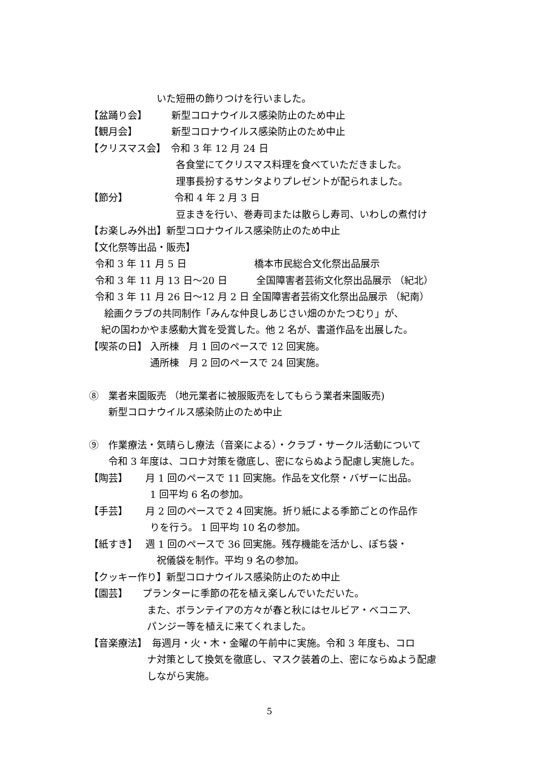いた短冊の飾りつけを行いました。
【盆踊り会】　　　新型コロナウイルス感染防止のため中止
【観月会】　　　　新型コロナウイルス感染防止のため中止
【クリスマス会】　令和 3 年 12 月 24 日
　　　　　　　　　各食堂にてクリスマス料理を食べていただきました。
　　　　　　　　　理事長扮するサンタよりプレゼントが配られました。
【節分】　　　　　 令和 4 年 2 月 3 日
　　　　　　　　　豆まきを行い、巻寿司または散らし寿司、いわしの煮付け
【お楽しみ外出】新型コロナウイルス感染防止のため中止
【文化祭等出品・販売】
令和 3 年 11 月 5 日　　　　　　　橋本市民総合文化祭出品展示
令和 3 年 11 月 13 日～20 日　　　全国障害者芸術文化祭出品展示 （紀北）
令和 3 年 11 月 26 日～12 月 2 日 全国障害者芸術文化祭出品展示 （紀南）
絵画クラブの共同制作「みんな仲良しあじさい畑のかたつむり」が、
紀の国わかやま感動大賞を受賞した。他 2 名が、書道作品を出展した。
【喫茶の日】 入所棟　月 1 回のペースで 12 回実施。
　　　　　　 通所棟　月 2 回のペースで 24 回実施。
⑧　業者来園販売 （地元業者に被服販売をしてもらう業者来園販売)
　　新型コロナウイルス感染防止のため中止
⑨　作業療法・気晴らし療法（音楽による）・クラブ・サークル活動について
　　令和 3 年度は、コロナ対策を徹底し、密にならぬよう配慮し実施した。
【陶芸】　　 月 1 回のペースで 11 回実施。作品を文化祭・バザーに出品。
　　　　　　 1 回平均 6 名の参加。
【手芸】　　 月 2 回のペースで２４回実施。折り紙による季節ごとの作品作
　　　　　　 りを行う。 1 回平均 10 名の参加。
【紙すき】　 週 1 回のペースで 36 回実施。残存機能を活かし、ぽち袋・
　　　　　　　祝儀袋を制作。平均 9 名の参加。
【クッキー作り】新型コロナウイルス感染防止のため中止
【園芸】　　プランターに季節の花を植え楽しんでいただいた。
　　　　　　また、ボランテイアの方々が春と秋にはセルビア・ベコニア、
　　　　　　パンジー等を植えに来てくれました。
【音楽療法】　毎週月・火・木・金曜の午前中に実施。令和 3 年度も、コロ
　　　　　　ナ対策として換気を徹底し、マスク装着の上、密にならぬよう配慮
　　　　　　しながら実施。
5